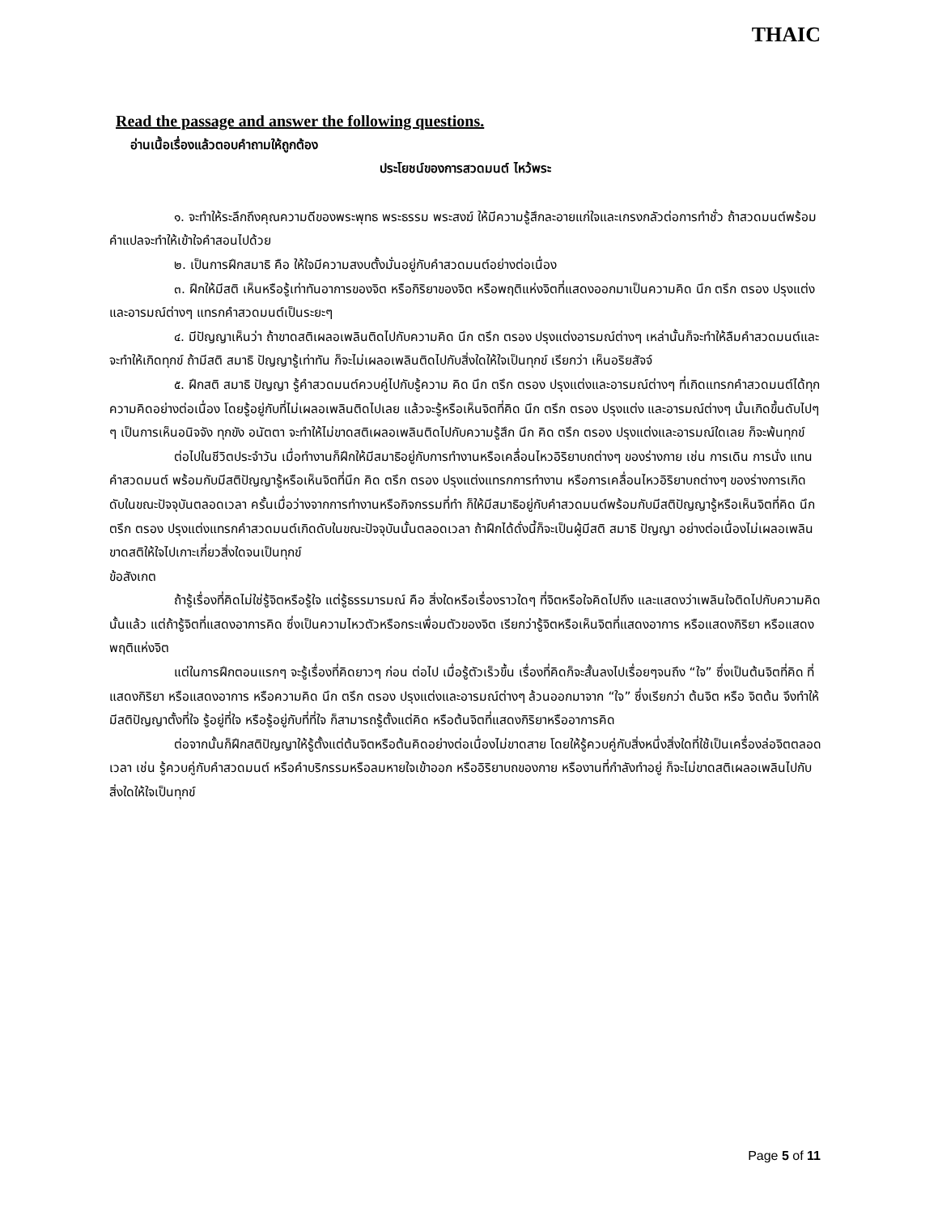THAIC
Read the passage and answer the following questions.
อ่านเนื้อเรื่องแล้วตอบคำถามให้ถูกต้อง
ประโยชน์ของการสวดมนต์ ไหว้พระ
๑. จะทำให้ระลึกถึงคุณความดีของพระพุทธ พระธรรม พระสงฆ์ ให้มีความรู้สึกละอายแก่ใจและเกรงกลัวต่อการทำชั่ว ถ้าสวดมนต์พร้อมคำแปลจะทำให้เข้าใจคำสอนไปด้วย
๒. เป็นการฝึกสมาธิ คือ ให้ใจมีความสงบตั้งมั่นอยู่กับคำสวดมนต์อย่างต่อเนื่อง
๓. ฝึกให้มีสติ เห็นหรือรู้เท่าทันอาการของจิต หรือกิริยาของจิต หรือพฤติแห่งจิตที่แสดงออกมาเป็นความคิด นึก ตรึก ตรอง ปรุงแต่งและอารมณ์ต่างๆ แทรกคำสวดมนต์เป็นระยะๆ
๔. มีปัญญาเห็นว่า ถ้าขาดสติเผลอเพลินติดไปกับความคิด นึก ตรึก ตรอง ปรุงแต่งอารมณ์ต่างๆ เหล่านั้นก็จะทำให้ลืมคำสวดมนต์และจะทำให้เกิดทุกข์ ถ้ามีสติ สมาธิ ปัญญารู้เท่าทัน ก็จะไม่เผลอเพลินติดไปกับสิ่งใดให้ใจเป็นทุกข์ เรียกว่า เห็นอริยสัจจ์
๕. ฝึกสติ สมาธิ ปัญญา รู้คำสวดมนต์ควบคู่ไปกับรู้ความ คิด นึก ตรึก ตรอง ปรุงแต่งและอารมณ์ต่างๆ ที่เกิดแทรกคำสวดมนต์ได้ทุกความคิดอย่างต่อเนื่อง โดยรู้อยู่กับที่ไม่เผลอเพลินติดไปเลย แล้วจะรู้หรือเห็นจิตที่คิด นึก ตรึก ตรอง ปรุงแต่ง และอารมณ์ต่างๆ นั้นเกิดขึ้นดับไปๆ ๆ เป็นการเห็นอนิจจัง ทุกขัง อนัตตา จะทำให้ไม่ขาดสติเผลอเพลินติดไปกับความรู้สึก นึก คิด ตรึก ตรอง ปรุงแต่งและอารมณ์ใดเลย ก็จะพ้นทุกข์
ต่อไปในชีวิตประจำวัน เมื่อทำงานก็ฝึกให้มีสมาธิอยู่กับการทำงานหรือเคลื่อนไหวอิริยาบถต่างๆ ของร่างกาย เช่น การเดิน การนั่ง แทนคำสวดมนต์ พร้อมกับมีสติปัญญารู้หรือเห็นจิตที่นึก คิด ตรึก ตรอง ปรุงแต่งแทรกการทำงาน หรือการเคลื่อนไหวอิริยาบถต่างๆ ของร่างการเกิดดับในขณะปัจจุบันตลอดเวลา ครั้นเมื่อว่างจากการทำงานหรือกิจกรรมที่ทำ ก็ให้มีสมาธิอยู่กับคำสวดมนต์พร้อมกับมีสติปัญญารู้หรือเห็นจิตที่คิด นึก ตรึก ตรอง ปรุงแต่งแทรกคำสวดมนต์เกิดดับในขณะปัจจุบันนั้นตลอดเวลา ถ้าฝึกได้ดั่งนี้ก็จะเป็นผู้มีสติ สมาธิ ปัญญา อย่างต่อเนื่องไม่เผลอเพลินขาดสติให้ใจไปเกาะเกี่ยวสิ่งใดจนเป็นทุกข์
ข้อสังเกต
ถ้ารู้เรื่องที่คิดไม่ใช่รู้จิตหรือรู้ใจ แต่รู้ธรรมารมณ์ คือ สิ่งใดหรือเรื่องราวใดๆ ที่จิตหรือใจคิดไปถึง และแสดงว่าเพลินใจติดไปกับความคิดนั้นแล้ว แต่ถ้ารู้จิตที่แสดงอาการคิด ซึ่งเป็นความไหวตัวหรือกระเพื่อมตัวของจิต เรียกว่ารู้จิตหรือเห็นจิตที่แสดงอาการ หรือแสดงกิริยา หรือแสดงพฤติแห่งจิต
แต่ในการฝึกตอนแรกๆ จะรู้เรื่องที่คิดยาวๆ ก่อน ต่อไป เมื่อรู้ตัวเร็วขึ้น เรื่องที่คิดก็จะสั้นลงไปเรื่อยๆจนถึง “ใจ” ซึ่งเป็นต้นจิตที่คิด ที่แสดงกิริยา หรือแสดงอาการ หรือความคิด นึก ตรึก ตรอง ปรุงแต่งและอารมณ์ต่างๆ ล้วนออกมาจาก “ใจ” ซึ่งเรียกว่า ต้นจิต หรือ จิตต้น จึงทำให้มีสติปัญญาตั้งที่ใจ รู้อยู่ที่ใจ หรือรู้อยู่กับที่ที่ใจ ก็สามารถรู้ตั้งแต่คิด หรือต้นจิตที่แสดงกิริยาหรืออาการคิด
ต่อจากนั้นก็ฝึกสติปัญญาให้รู้ตั้งแต่ต้นจิตหรือต้นคิดอย่างต่อเนื่องไม่ขาดสาย โดยให้รู้ควบคู่กับสิ่งหนึ่งสิ่งใดที่ใช้เป็นเครื่องล่อจิตตลอดเวลา เช่น รู้ควบคู่กับคำสวดมนต์ หรือคำบริกรรมหรือลมหายใจเข้าออก หรืออิริยาบถของกาย หรืองานที่กำลังทำอยู่ ก็จะไม่ขาดสติเผลอเพลินไปกับสิ่งใดให้ใจเป็นทุกข์
Page 5 of 11